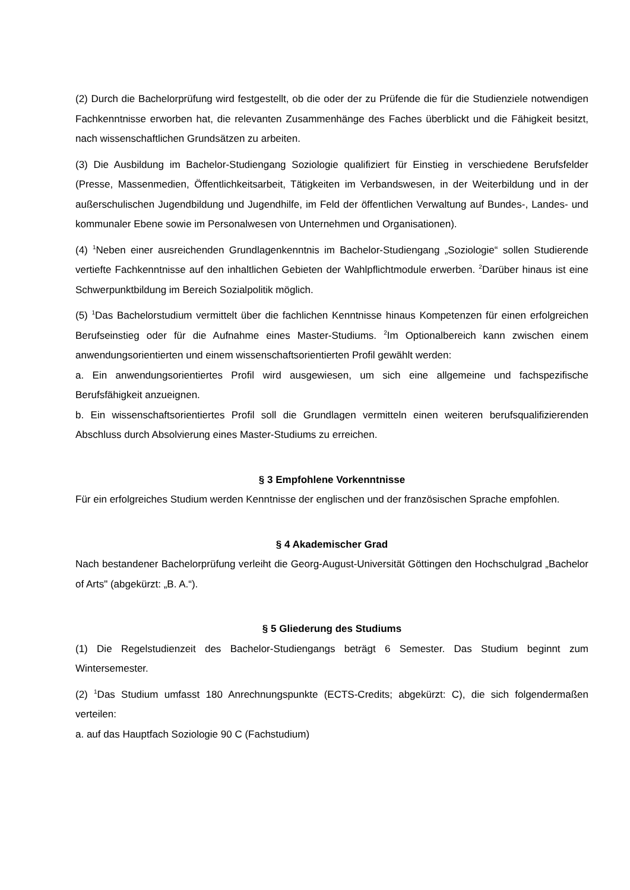(2) Durch die Bachelorprüfung wird festgestellt, ob die oder der zu Prüfende die für die Studien­ziele notwendigen Fachkenntnisse erworben hat, die relevanten Zusammenhänge des Faches überblickt und die Fähigkeit besitzt, nach wissenschaftlichen Grundsätzen zu arbeiten.
(3) Die Ausbildung im Bachelor-Studiengang Soziologie qualifiziert für Einstieg in verschiedene Berufsfelder (Presse, Massenmedien, Öffentlichkeitsarbeit, Tätigkeiten im Verbandswesen, in der Weiterbildung und in der außerschulischen Jugendbildung und Jugendhilfe, im Feld der öffentlichen Verwaltung auf Bundes-, Landes- und kommunaler Ebene sowie im Personalwesen von Unternehmen und Organisationen).
(4) <sup>1</sup>Neben einer ausreichenden Grundlagenkenntnis im Bachelor-Studiengang „Soziologie“ sollen Studierende vertiefte Fachkenntnisse auf den inhaltlichen Gebieten der Wahlpflichtmodule erwerben. <sup>2</sup>Darüber hinaus ist eine Schwerpunktbildung im Bereich Sozialpolitik möglich.
(5) <sup>1</sup>Das Bachelorstudium vermittelt über die fachlichen Kenntnisse hinaus Kompetenzen für einen erfolgreichen Berufseinstieg oder für die Aufnahme eines Master-Studiums. <sup>2</sup>Im Optionalbereich kann zwischen einem anwendungsorientierten und einem wissenschaftsorientierten Profil gewählt werden:
a. Ein anwendungsorientiertes Profil wird ausgewiesen, um sich eine allgemeine und fach­spezifische Berufsfähigkeit anzueignen.
b. Ein wissenschaftsorientiertes Profil soll die Grundlagen vermitteln einen weiteren berufsqualifizierenden Abschluss durch Absolvierung eines Master-Studiums zu erreichen.
§ 3 Empfohlene Vorkenntnisse
Für ein erfolgreiches Studium werden Kenntnisse der englischen und der französischen Sprache empfohlen.
§ 4 Akademischer Grad
Nach bestandener Bachelorprüfung verleiht die Georg-August-Universität Göttingen den Hochschulgrad „Bachelor of Arts" (abgekürzt: „B. A.“).
§ 5 Gliederung des Studiums
(1) Die Regelstudienzeit des Bachelor-Studiengangs beträgt 6 Semester. Das Studium beginnt zum Wintersemester.
(2) <sup>1</sup>Das Studium umfasst 180 Anrechnungspunkte (ECTS-Credits; abgekürzt: C), die sich folgendermaßen verteilen:
a. auf das Hauptfach Soziologie 90 C (Fachstudium)